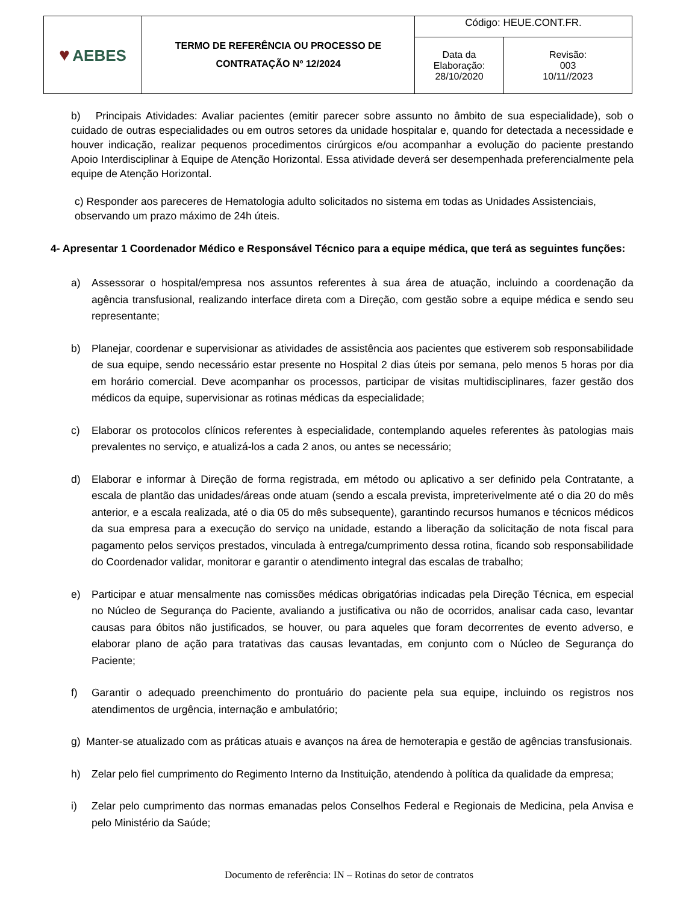| ♥ AEBES | TERMO DE REFERÊNCIA OU PROCESSO DE CONTRATAÇÃO Nº 12/2024 | Código: HEUE.CONT.FR. | |
| | | Data da Elaboração: 28/10/2020 | Revisão: 003 10/11//2023 |
b) Principais Atividades: Avaliar pacientes (emitir parecer sobre assunto no âmbito de sua especialidade), sob o cuidado de outras especialidades ou em outros setores da unidade hospitalar e, quando for detectada a necessidade e houver indicação, realizar pequenos procedimentos cirúrgicos e/ou acompanhar a evolução do paciente prestando Apoio Interdisciplinar à Equipe de Atenção Horizontal. Essa atividade deverá ser desempenhada preferencialmente pela equipe de Atenção Horizontal.
c) Responder aos pareceres de Hematologia adulto solicitados no sistema em todas as Unidades Assistenciais, observando um prazo máximo de 24h úteis.
4- Apresentar 1 Coordenador Médico e Responsável Técnico para a equipe médica, que terá as seguintes funções:
a) Assessorar o hospital/empresa nos assuntos referentes à sua área de atuação, incluindo a coordenação da agência transfusional, realizando interface direta com a Direção, com gestão sobre a equipe médica e sendo seu representante;
b) Planejar, coordenar e supervisionar as atividades de assistência aos pacientes que estiverem sob responsabilidade de sua equipe, sendo necessário estar presente no Hospital 2 dias úteis por semana, pelo menos 5 horas por dia em horário comercial. Deve acompanhar os processos, participar de visitas multidisciplinares, fazer gestão dos médicos da equipe, supervisionar as rotinas médicas da especialidade;
c) Elaborar os protocolos clínicos referentes à especialidade, contemplando aqueles referentes às patologias mais prevalentes no serviço, e atualizá-los a cada 2 anos, ou antes se necessário;
d) Elaborar e informar à Direção de forma registrada, em método ou aplicativo a ser definido pela Contratante, a escala de plantão das unidades/áreas onde atuam (sendo a escala prevista, impreterivelmente até o dia 20 do mês anterior, e a escala realizada, até o dia 05 do mês subsequente), garantindo recursos humanos e técnicos médicos da sua empresa para a execução do serviço na unidade, estando a liberação da solicitação de nota fiscal para pagamento pelos serviços prestados, vinculada à entrega/cumprimento dessa rotina, ficando sob responsabilidade do Coordenador validar, monitorar e garantir o atendimento integral das escalas de trabalho;
e) Participar e atuar mensalmente nas comissões médicas obrigatórias indicadas pela Direção Técnica, em especial no Núcleo de Segurança do Paciente, avaliando a justificativa ou não de ocorridos, analisar cada caso, levantar causas para óbitos não justificados, se houver, ou para aqueles que foram decorrentes de evento adverso, e elaborar plano de ação para tratativas das causas levantadas, em conjunto com o Núcleo de Segurança do Paciente;
f) Garantir o adequado preenchimento do prontuário do paciente pela sua equipe, incluindo os registros nos atendimentos de urgência, internação e ambulatório;
g) Manter-se atualizado com as práticas atuais e avanços na área de hemoterapia e gestão de agências transfusionais.
h) Zelar pelo fiel cumprimento do Regimento Interno da Instituição, atendendo à política da qualidade da empresa;
i) Zelar pelo cumprimento das normas emanadas pelos Conselhos Federal e Regionais de Medicina, pela Anvisa e pelo Ministério da Saúde;
Documento de referência: IN – Rotinas do setor de contratos